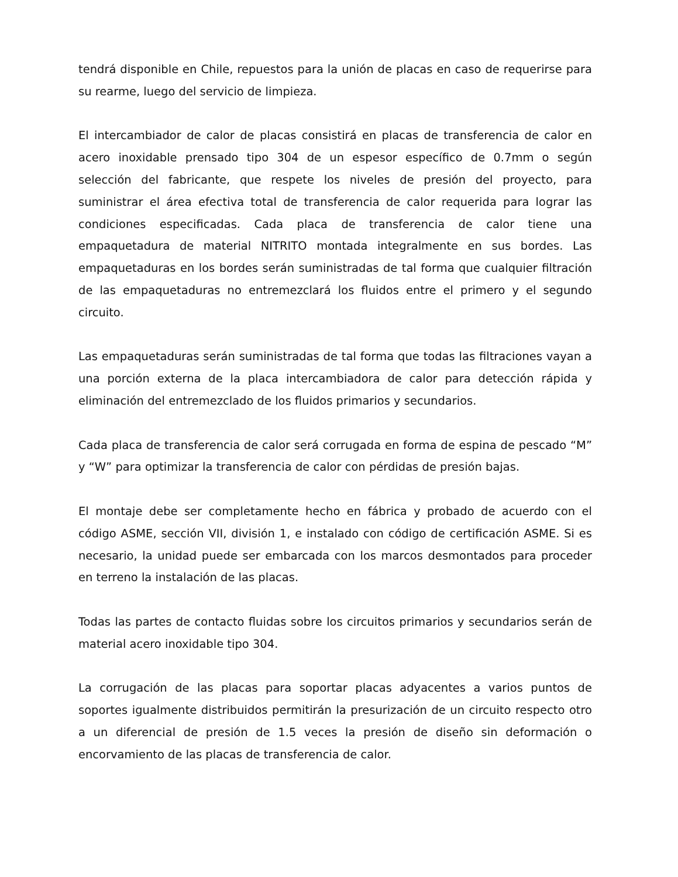tendrá disponible en Chile, repuestos para la unión de placas en caso de requerirse para su rearme, luego del servicio de limpieza.
El intercambiador de calor de placas consistirá en placas de transferencia de calor en acero inoxidable prensado tipo 304 de un espesor específico de 0.7mm o según selección del fabricante, que respete los niveles de presión del proyecto, para suministrar el área efectiva total de transferencia de calor requerida para lograr las condiciones especificadas. Cada placa de transferencia de calor tiene una empaquetadura de material NITRITO montada integralmente en sus bordes. Las empaquetaduras en los bordes serán suministradas de tal forma que cualquier filtración de las empaquetaduras no entremezclará los fluidos entre el primero y el segundo circuito.
Las empaquetaduras serán suministradas de tal forma que todas las filtraciones vayan a una porción externa de la placa intercambiadora de calor para detección rápida y eliminación del entremezclado de los fluidos primarios y secundarios.
Cada placa de transferencia de calor será corrugada en forma de espina de pescado “M” y “W” para optimizar la transferencia de calor con pérdidas de presión bajas.
El montaje debe ser completamente hecho en fábrica y probado de acuerdo con el código ASME, sección VII, división 1, e instalado con código de certificación ASME. Si es necesario, la unidad puede ser embarcada con los marcos desmontados para proceder en terreno la instalación de las placas.
Todas las partes de contacto fluidas sobre los circuitos primarios y secundarios serán de material acero inoxidable tipo 304.
La corrugación de las placas para soportar placas adyacentes a varios puntos de soportes igualmente distribuidos permitirán la presurización de un circuito respecto otro a un diferencial de presión de 1.5 veces la presión de diseño sin deformación o encorvamiento de las placas de transferencia de calor.